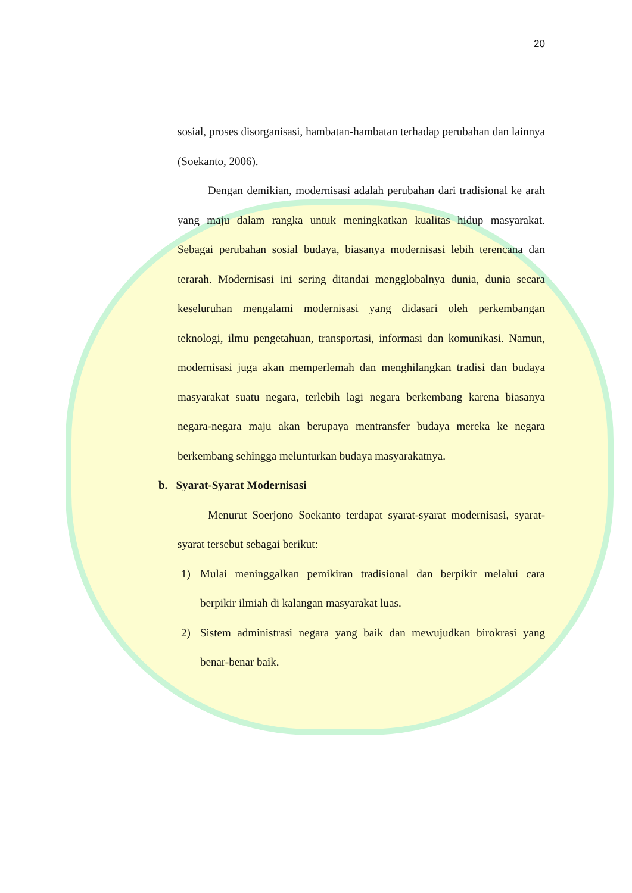20
sosial, proses disorganisasi, hambatan-hambatan terhadap perubahan dan lainnya (Soekanto, 2006).
Dengan demikian, modernisasi adalah perubahan dari tradisional ke arah yang maju dalam rangka untuk meningkatkan kualitas hidup masyarakat. Sebagai perubahan sosial budaya, biasanya modernisasi lebih terencana dan terarah. Modernisasi ini sering ditandai mengglobalnya dunia, dunia secara keseluruhan mengalami modernisasi yang didasari oleh perkembangan teknologi, ilmu pengetahuan, transportasi, informasi dan komunikasi. Namun, modernisasi juga akan memperlemah dan menghilangkan tradisi dan budaya masyarakat suatu negara, terlebih lagi negara berkembang karena biasanya negara-negara maju akan berupaya mentransfer budaya mereka ke negara berkembang sehingga melunturkan budaya masyarakatnya.
b. Syarat-Syarat Modernisasi
Menurut Soerjono Soekanto terdapat syarat-syarat modernisasi, syarat-syarat tersebut sebagai berikut:
1) Mulai meninggalkan pemikiran tradisional dan berpikir melalui cara berpikir ilmiah di kalangan masyarakat luas.
2) Sistem administrasi negara yang baik dan mewujudkan birokrasi yang benar-benar baik.